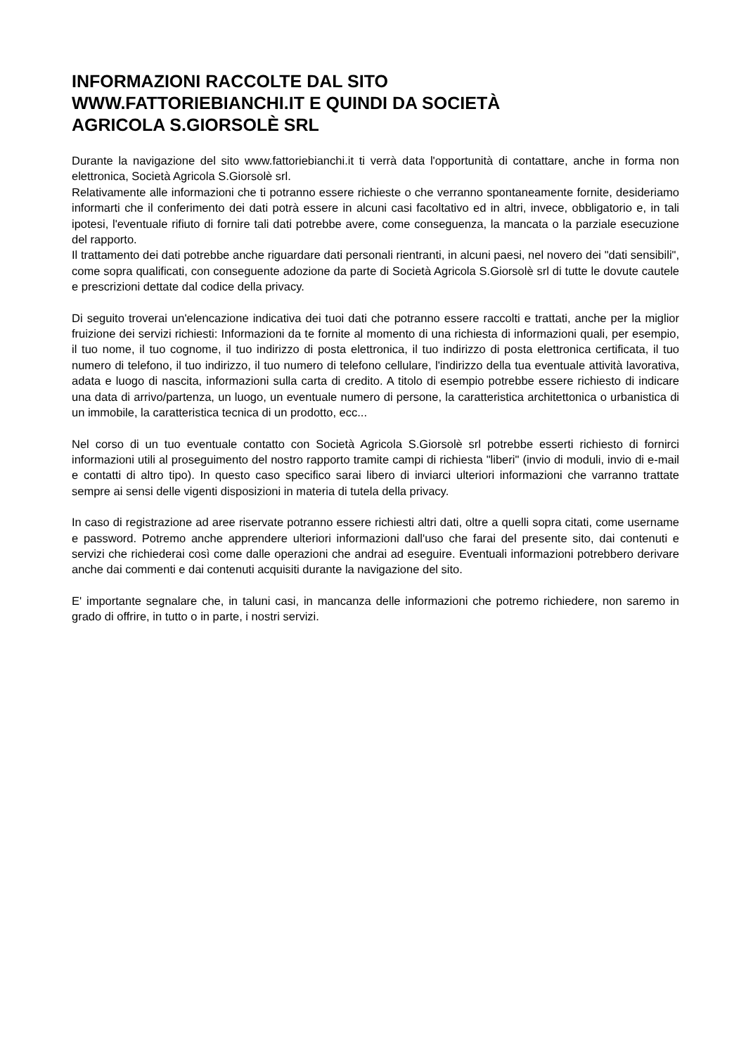INFORMAZIONI RACCOLTE DAL SITO
WWW.FATTORIEBIANCHI.IT E QUINDI DA SOCIETÀ
AGRICOLA S.GIORSOLÈ SRL
Durante la navigazione del sito www.fattoriebianchi.it ti verrà data l'opportunità di contattare, anche in forma non elettronica, Società Agricola S.Giorsolè srl.
Relativamente alle informazioni che ti potranno essere richieste o che verranno spontaneamente fornite, desideriamo informarti che il conferimento dei dati potrà essere in alcuni casi facoltativo ed in altri, invece, obbligatorio e, in tali ipotesi, l'eventuale rifiuto di fornire tali dati potrebbe avere, come conseguenza, la mancata o la parziale esecuzione del rapporto.
Il trattamento dei dati potrebbe anche riguardare dati personali rientranti, in alcuni paesi, nel novero dei "dati sensibili", come sopra qualificati, con conseguente adozione da parte di Società Agricola S.Giorsolè srl di tutte le dovute cautele e prescrizioni dettate dal codice della privacy.
Di seguito troverai un'elencazione indicativa dei tuoi dati che potranno essere raccolti e trattati, anche per la miglior fruizione dei servizi richiesti: Informazioni da te fornite al momento di una richiesta di informazioni quali, per esempio, il tuo nome, il tuo cognome, il tuo indirizzo di posta elettronica, il tuo indirizzo di posta elettronica certificata, il tuo numero di telefono, il tuo indirizzo, il tuo numero di telefono cellulare, l'indirizzo della tua eventuale attività lavorativa, adata e luogo di nascita, informazioni sulla carta di credito. A titolo di esempio potrebbe essere richiesto di indicare una data di arrivo/partenza, un luogo, un eventuale numero di persone, la caratteristica architettonica o urbanistica di un immobile, la caratteristica tecnica di un prodotto, ecc...
Nel corso di un tuo eventuale contatto con Società Agricola S.Giorsolè srl potrebbe esserti richiesto di fornirci informazioni utili al proseguimento del nostro rapporto tramite campi di richiesta "liberi" (invio di moduli, invio di e-mail e contatti di altro tipo). In questo caso specifico sarai libero di inviarci ulteriori informazioni che varranno trattate sempre ai sensi delle vigenti disposizioni in materia di tutela della privacy.
In caso di registrazione ad aree riservate potranno essere richiesti altri dati, oltre a quelli sopra citati, come username e password. Potremo anche apprendere ulteriori informazioni dall'uso che farai del presente sito, dai contenuti e servizi che richiederai così come dalle operazioni che andrai ad eseguire. Eventuali informazioni potrebbero derivare anche dai commenti e dai contenuti acquisiti durante la navigazione del sito.
E' importante segnalare che, in taluni casi, in mancanza delle informazioni che potremo richiedere, non saremo in grado di offrire, in tutto o in parte, i nostri servizi.